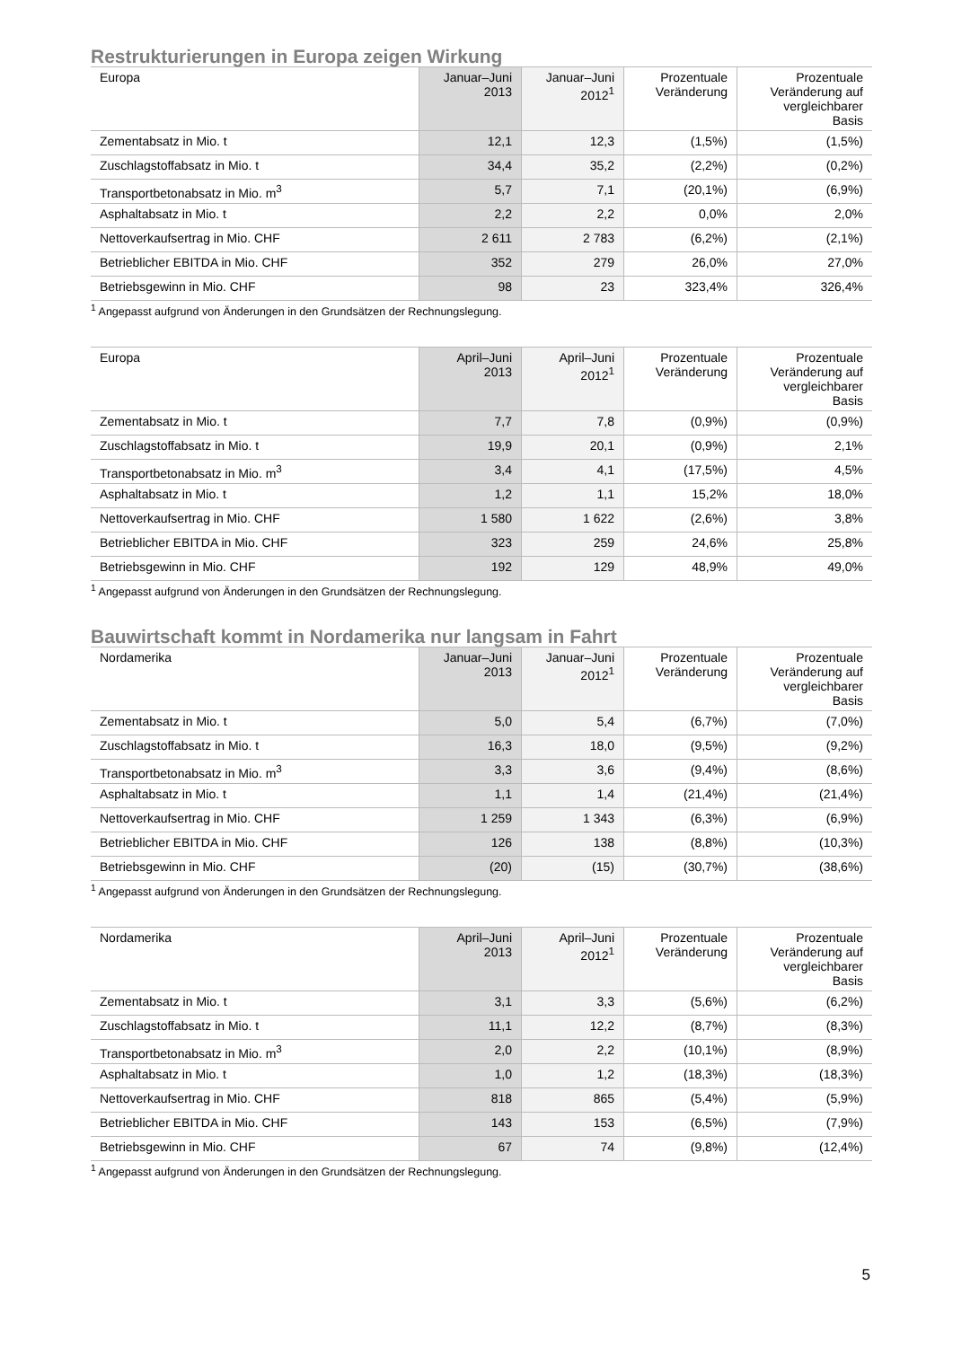Restrukturierungen in Europa zeigen Wirkung
| Europa | Januar–Juni 2013 | Januar–Juni 2012<sup>1</sup> | Prozentuale Veränderung | Prozentuale Veränderung auf vergleichbarer Basis |
| --- | --- | --- | --- | --- |
| Zementabsatz in Mio. t | 12,1 | 12,3 | (1,5%) | (1,5%) |
| Zuschlagstoffabsatz in Mio. t | 34,4 | 35,2 | (2,2%) | (0,2%) |
| Transportbetonabsatz in Mio. m<sup>3</sup> | 5,7 | 7,1 | (20,1%) | (6,9%) |
| Asphaltabsatz in Mio. t | 2,2 | 2,2 | 0,0% | 2,0% |
| Nettoverkaufsertrag in Mio. CHF | 2 611 | 2 783 | (6,2%) | (2,1%) |
| Betrieblicher EBITDA in Mio. CHF | 352 | 279 | 26,0% | 27,0% |
| Betriebsgewinn in Mio. CHF | 98 | 23 | 323,4% | 326,4% |
<sup>1</sup> Angepasst aufgrund von Änderungen in den Grundsätzen der Rechnungslegung.
| Europa | April–Juni 2013 | April–Juni 2012<sup>1</sup> | Prozentuale Veränderung | Prozentuale Veränderung auf vergleichbarer Basis |
| --- | --- | --- | --- | --- |
| Zementabsatz in Mio. t | 7,7 | 7,8 | (0,9%) | (0,9%) |
| Zuschlagstoffabsatz in Mio. t | 19,9 | 20,1 | (0,9%) | 2,1% |
| Transportbetonabsatz in Mio. m<sup>3</sup> | 3,4 | 4,1 | (17,5%) | 4,5% |
| Asphaltabsatz in Mio. t | 1,2 | 1,1 | 15,2% | 18,0% |
| Nettoverkaufsertrag in Mio. CHF | 1 580 | 1 622 | (2,6%) | 3,8% |
| Betrieblicher EBITDA in Mio. CHF | 323 | 259 | 24,6% | 25,8% |
| Betriebsgewinn in Mio. CHF | 192 | 129 | 48,9% | 49,0% |
<sup>1</sup> Angepasst aufgrund von Änderungen in den Grundsätzen der Rechnungslegung.
Bauwirtschaft kommt in Nordamerika nur langsam in Fahrt
| Nordamerika | Januar–Juni 2013 | Januar–Juni 2012<sup>1</sup> | Prozentuale Veränderung | Prozentuale Veränderung auf vergleichbarer Basis |
| --- | --- | --- | --- | --- |
| Zementabsatz in Mio. t | 5,0 | 5,4 | (6,7%) | (7,0%) |
| Zuschlagstoffabsatz in Mio. t | 16,3 | 18,0 | (9,5%) | (9,2%) |
| Transportbetonabsatz in Mio. m<sup>3</sup> | 3,3 | 3,6 | (9,4%) | (8,6%) |
| Asphaltabsatz in Mio. t | 1,1 | 1,4 | (21,4%) | (21,4%) |
| Nettoverkaufsertrag in Mio. CHF | 1 259 | 1 343 | (6,3%) | (6,9%) |
| Betrieblicher EBITDA in Mio. CHF | 126 | 138 | (8,8%) | (10,3%) |
| Betriebsgewinn in Mio. CHF | (20) | (15) | (30,7%) | (38,6%) |
<sup>1</sup> Angepasst aufgrund von Änderungen in den Grundsätzen der Rechnungslegung.
| Nordamerika | April–Juni 2013 | April–Juni 2012<sup>1</sup> | Prozentuale Veränderung | Prozentuale Veränderung auf vergleichbarer Basis |
| --- | --- | --- | --- | --- |
| Zementabsatz in Mio. t | 3,1 | 3,3 | (5,6%) | (6,2%) |
| Zuschlagstoffabsatz in Mio. t | 11,1 | 12,2 | (8,7%) | (8,3%) |
| Transportbetonabsatz in Mio. m<sup>3</sup> | 2,0 | 2,2 | (10,1%) | (8,9%) |
| Asphaltabsatz in Mio. t | 1,0 | 1,2 | (18,3%) | (18,3%) |
| Nettoverkaufsertrag in Mio. CHF | 818 | 865 | (5,4%) | (5,9%) |
| Betrieblicher EBITDA in Mio. CHF | 143 | 153 | (6,5%) | (7,9%) |
| Betriebsgewinn in Mio. CHF | 67 | 74 | (9,8%) | (12,4%) |
<sup>1</sup> Angepasst aufgrund von Änderungen in den Grundsätzen der Rechnungslegung.
5